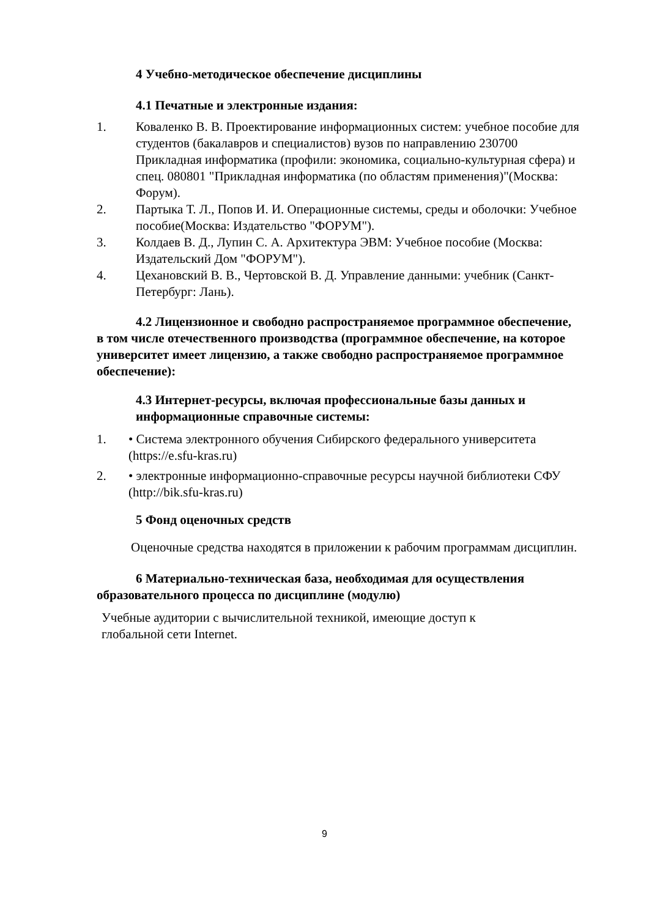4 Учебно-методическое обеспечение дисциплины
4.1 Печатные и электронные издания:
1. Коваленко В. В. Проектирование информационных систем: учебное пособие для студентов (бакалавров и специалистов) вузов по направлению 230700 Прикладная информатика (профили: экономика, социально-культурная сфера) и спец. 080801 "Прикладная информатика (по областям применения)"(Москва: Форум).
2. Партыка Т. Л., Попов И. И. Операционные системы, среды и оболочки: Учебное пособие(Москва: Издательство "ФОРУМ").
3. Колдаев В. Д., Лупин С. А. Архитектура ЭВМ: Учебное пособие (Москва: Издательский Дом "ФОРУМ").
4. Цехановский В. В., Чертовской В. Д. Управление данными: учебник (Санкт-Петербург: Лань).
4.2 Лицензионное и свободно распространяемое программное обеспечение, в том числе отечественного производства (программное обеспечение, на которое университет имеет лицензию, а также свободно распространяемое программное обеспечение):
4.3 Интернет-ресурсы, включая профессиональные базы данных и информационные справочные системы:
1. • Система электронного обучения Сибирского федерального университета (https://e.sfu-kras.ru)
2. • электронные информационно-справочные ресурсы научной библиотеки СФУ (http://bik.sfu-kras.ru)
5 Фонд оценочных средств
Оценочные средства находятся в приложении к рабочим программам дисциплин.
6 Материально-техническая база, необходимая для осуществления образовательного процесса по дисциплине (модулю)
Учебные аудитории с вычислительной техникой, имеющие доступ к глобальной сети Internet.
9